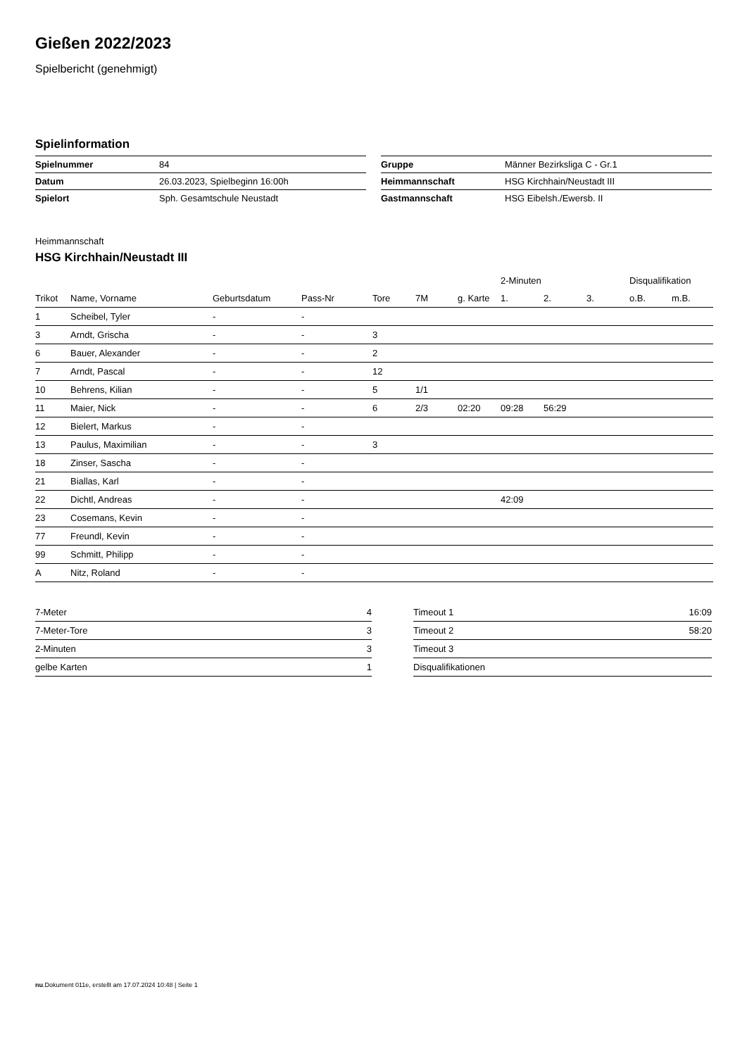Gießen 2022/2023
Spielbericht (genehmigt)
Spielinformation
| Spielnummer | 84 |
| Datum | 26.03.2023, Spielbeginn 16:00h |
| Spielort | Sph. Gesamtschule Neustadt |
| Gruppe | Männer Bezirksliga C - Gr.1 |
| Heimmannschaft | HSG Kirchhain/Neustadt III |
| Gastmannschaft | HSG Eibelsh./Ewersb. II |
Heimmannschaft
HSG Kirchhain/Neustadt III
| | | | | | | | 2-Minuten | | | Disqualifikation | |
| --- | --- | --- | --- | --- | --- | --- | --- | --- | --- | --- | --- |
| Trikot | Name, Vorname | Geburtsdatum | Pass-Nr | Tore | 7M | g. Karte | 1. | 2. | 3. | o.B. | m.B. |
| 1 | Scheibel, Tyler | - | - | | | | | | | | |
| 3 | Arndt, Grischa | - | - | 3 | | | | | | | |
| 6 | Bauer, Alexander | - | - | 2 | | | | | | | |
| 7 | Arndt, Pascal | - | - | 12 | | | | | | | |
| 10 | Behrens, Kilian | - | - | 5 | 1/1 | | | | | | |
| 11 | Maier, Nick | - | - | 6 | 2/3 | 02:20 | 09:28 | 56:29 | | | |
| 12 | Bielert, Markus | - | - | | | | | | | | |
| 13 | Paulus, Maximilian | - | - | 3 | | | | | | | |
| 18 | Zinser, Sascha | - | - | | | | | | | | |
| 21 | Biallas, Karl | - | - | | | | | | | | |
| 22 | Dichtl, Andreas | - | - | | | | 42:09 | | | | |
| 23 | Cosemans, Kevin | - | - | | | | | | | | |
| 77 | Freundl, Kevin | - | - | | | | | | | | |
| 99 | Schmitt, Philipp | - | - | | | | | | | | |
| A | Nitz, Roland | - | - | | | | | | | | |
| 7-Meter | 4 |
| 7-Meter-Tore | 3 |
| 2-Minuten | 3 |
| gelbe Karten | 1 |
| Timeout 1 | 16:09 |
| Timeout 2 | 58:20 |
| Timeout 3 | |
| Disqualifikationen | |
nu.Dokument 011e, erstellt am 17.07.2024 10:48 | Seite 1